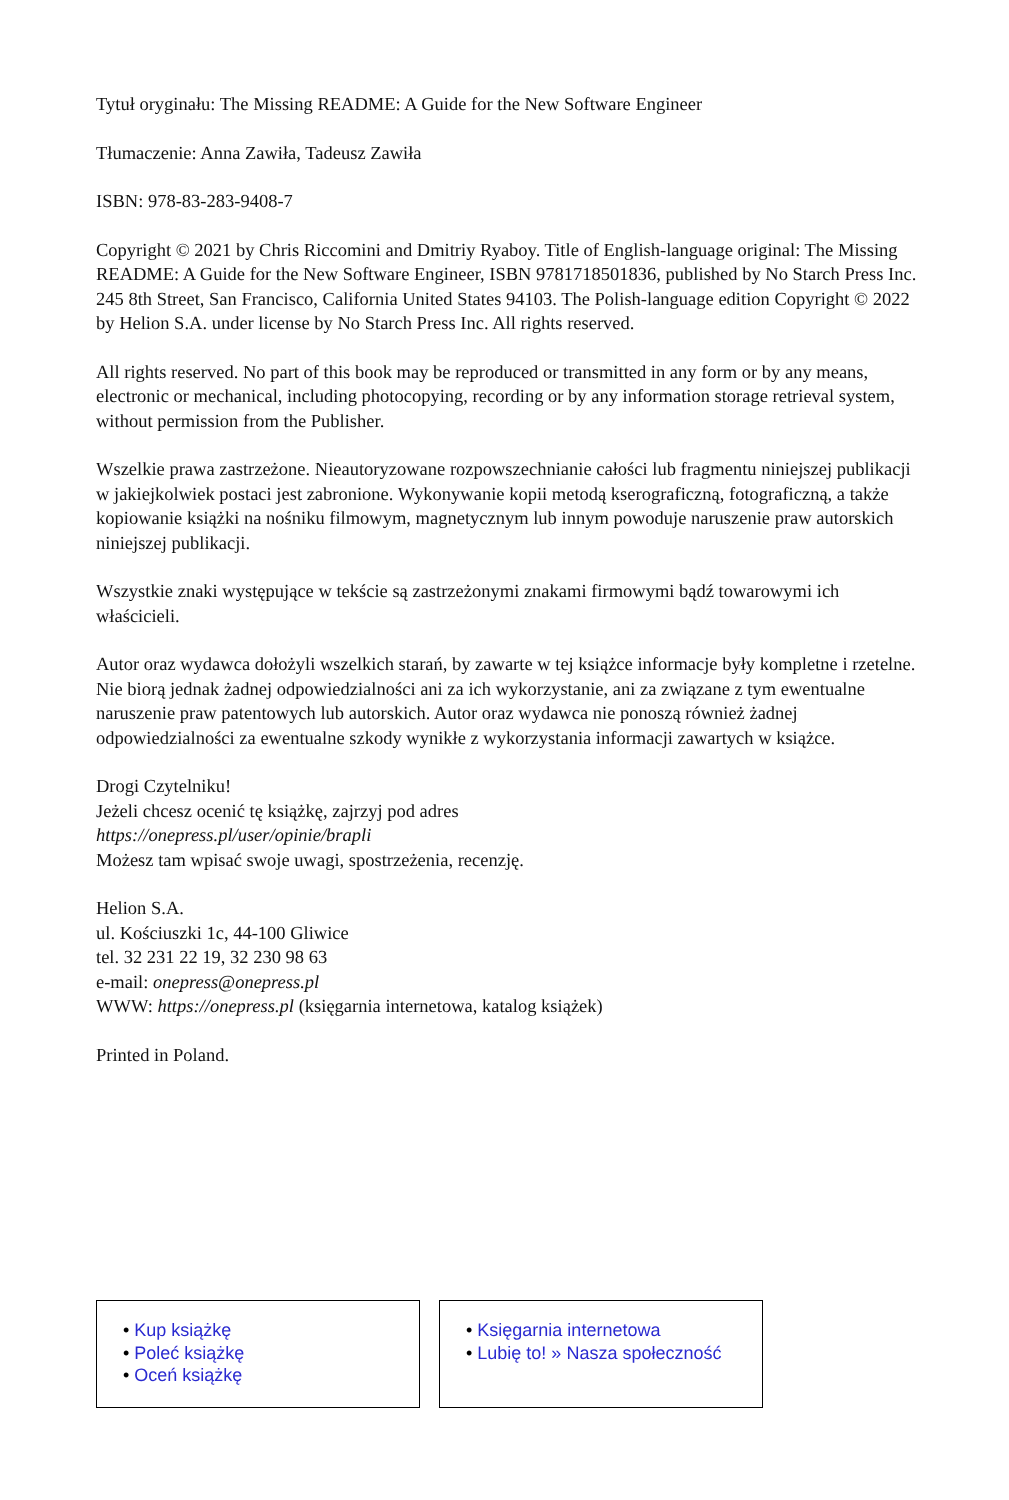Tytuł oryginału: The Missing README: A Guide for the New Software Engineer
Tłumaczenie: Anna Zawiła, Tadeusz Zawiła
ISBN: 978-83-283-9408-7
Copyright © 2021 by Chris Riccomini and Dmitriy Ryaboy. Title of English-language original: The Missing README: A Guide for the New Software Engineer, ISBN 9781718501836, published by No Starch Press Inc. 245 8th Street, San Francisco, California United States 94103. The Polish-language edition Copyright © 2022 by Helion S.A. under license by No Starch Press Inc. All rights reserved.
All rights reserved. No part of this book may be reproduced or transmitted in any form or by any means, electronic or mechanical, including photocopying, recording or by any information storage retrieval system, without permission from the Publisher.
Wszelkie prawa zastrzeżone. Nieautoryzowane rozpowszechnianie całości lub fragmentu niniejszej publikacji w jakiejkolwiek postaci jest zabronione. Wykonywanie kopii metodą kserograficzną, fotograficzną, a także kopiowanie książki na nośniku filmowym, magnetycznym lub innym powoduje naruszenie praw autorskich niniejszej publikacji.
Wszystkie znaki występujące w tekście są zastrzeżonymi znakami firmowymi bądź towarowymi ich właścicieli.
Autor oraz wydawca dołożyli wszelkich starań, by zawarte w tej książce informacje były kompletne i rzetelne. Nie biorą jednak żadnej odpowiedzialności ani za ich wykorzystanie, ani za związane z tym ewentualne naruszenie praw patentowych lub autorskich. Autor oraz wydawca nie ponoszą również żadnej odpowiedzialności za ewentualne szkody wynikłe z wykorzystania informacji zawartych w książce.
Drogi Czytelniku!
Jeżeli chcesz ocenić tę książkę, zajrzyj pod adres
https://onepress.pl/user/opinie/brapli
Możesz tam wpisać swoje uwagi, spostrzeżenia, recenzję.
Helion S.A.
ul. Kościuszki 1c, 44-100 Gliwice
tel. 32 231 22 19, 32 230 98 63
e-mail: onepress@onepress.pl
WWW: https://onepress.pl (księgarnia internetowa, katalog książek)
Printed in Poland.
• Kup książkę
• Poleć książkę
• Oceń książkę
• Księgarnia internetowa
• Lubię to! » Nasza społeczność